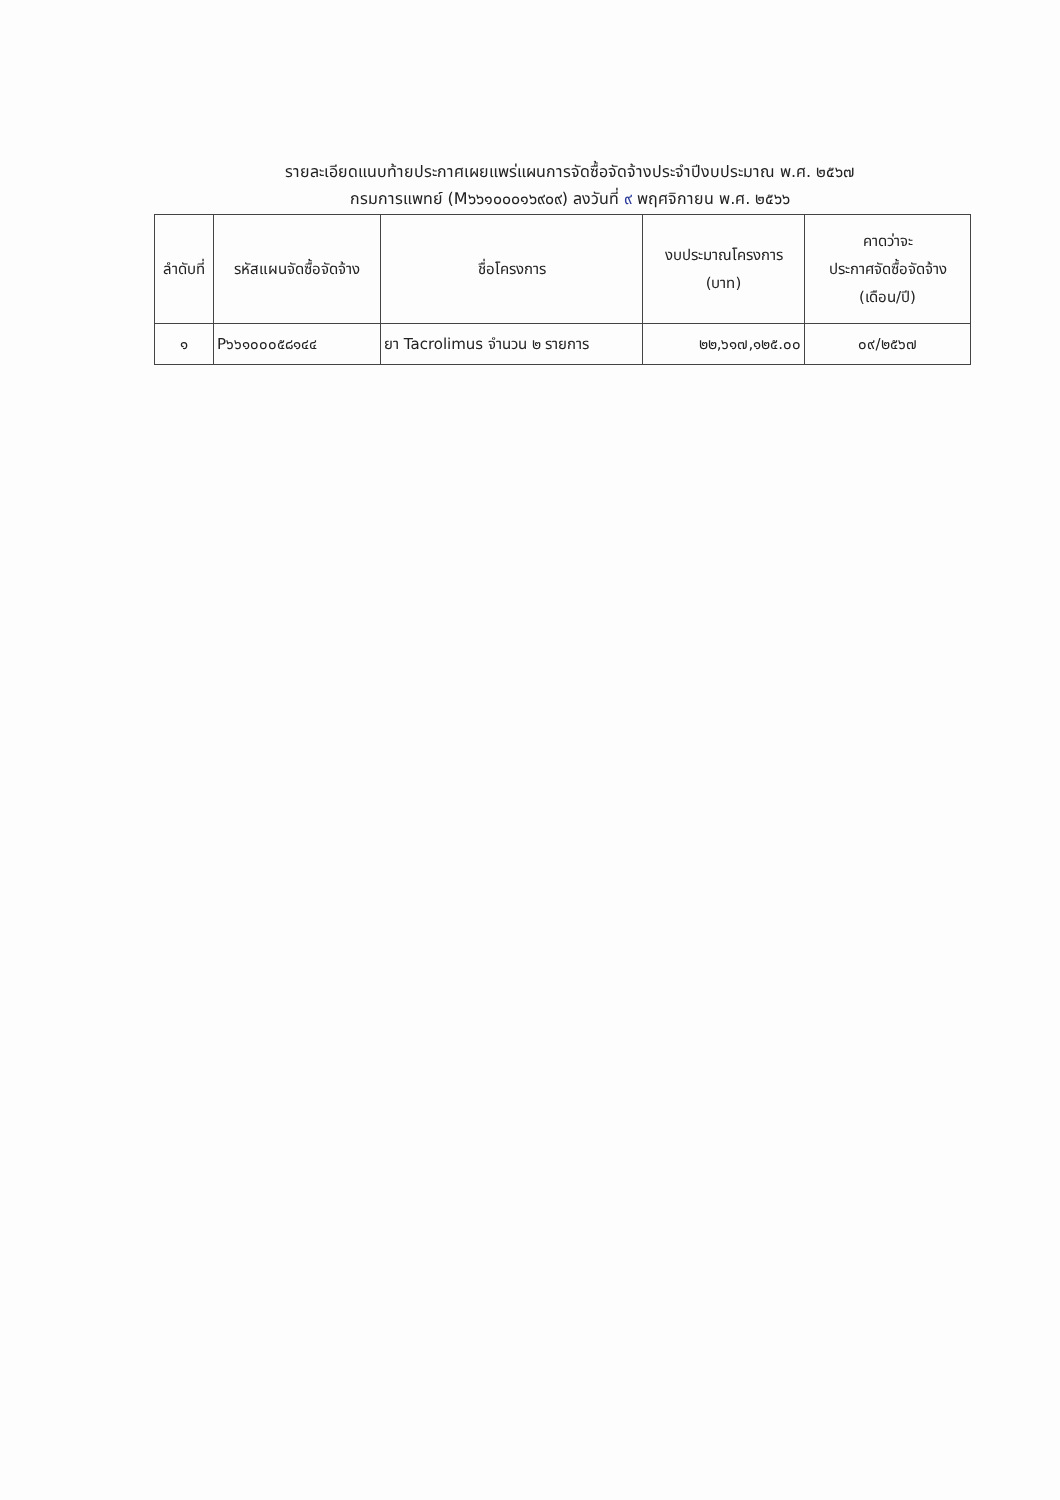รายละเอียดแนบท้ายประกาศเผยแพร่แผนการจัดซื้อจัดจ้างประจำปีงบประมาณ พ.ศ. ๒๕๖๗
กรมการแพทย์ (M๖๖๑๐๐๐๑๖๙๐๙) ลงวันที่ ๙ พฤศจิกายน พ.ศ. ๒๕๖๖
| ลำดับที่ | รหัสแผนจัดซื้อจัดจ้าง | ชื่อโครงการ | งบประมาณโครงการ (บาท) | คาดว่าจะ ประกาศจัดซื้อจัดจ้าง (เดือน/ปี) |
| --- | --- | --- | --- | --- |
| ๑ | P๖๖๑๐๐๐๕๘๑๔๔ | ยา Tacrolimus จำนวน ๒ รายการ | ๒๒,๖๑๗,๑๒๕.๐๐ | ๐๙/๒๕๖๗ |